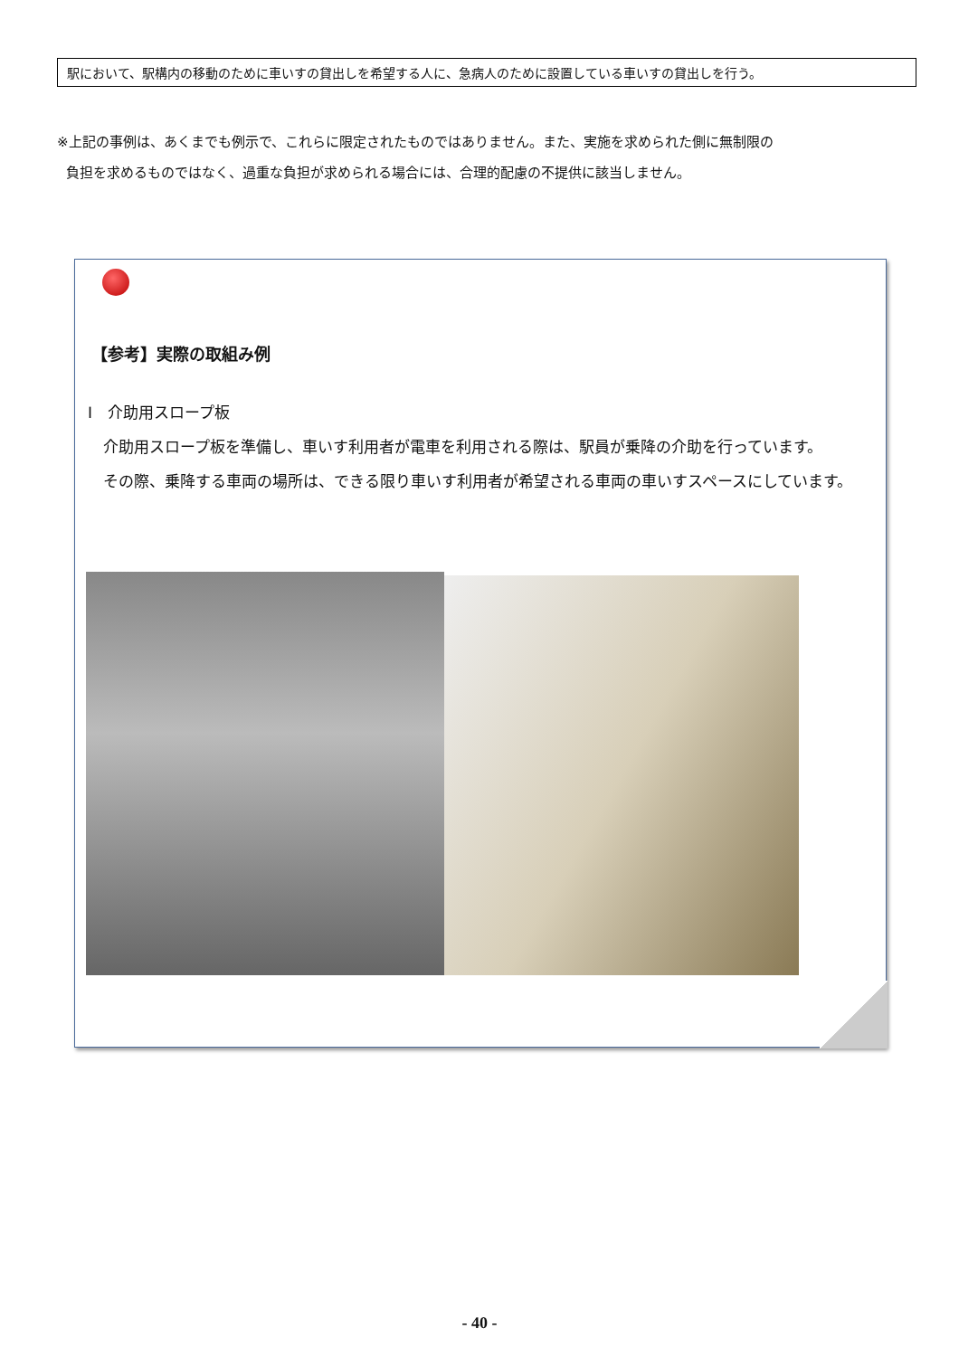駅において、駅構内の移動のために車いすの貸出しを希望する人に、急病人のために設置している車いすの貸出しを行う。
※上記の事例は、あくまでも例示で、これらに限定されたものではありません。また、実施を求められた側に無制限の
負担を求めるものではなく、過重な負担が求められる場合には、合理的配慮の不提供に該当しません。
【参考】実際の取組み例
Ⅰ　介助用スロープ板
　介助用スロープ板を準備し、車いす利用者が電車を利用される際は、駅員が乗降の介助を行っています。
　その際、乗降する車両の場所は、できる限り車いす利用者が希望される車両の車いすスペースにしています。
- 40 -